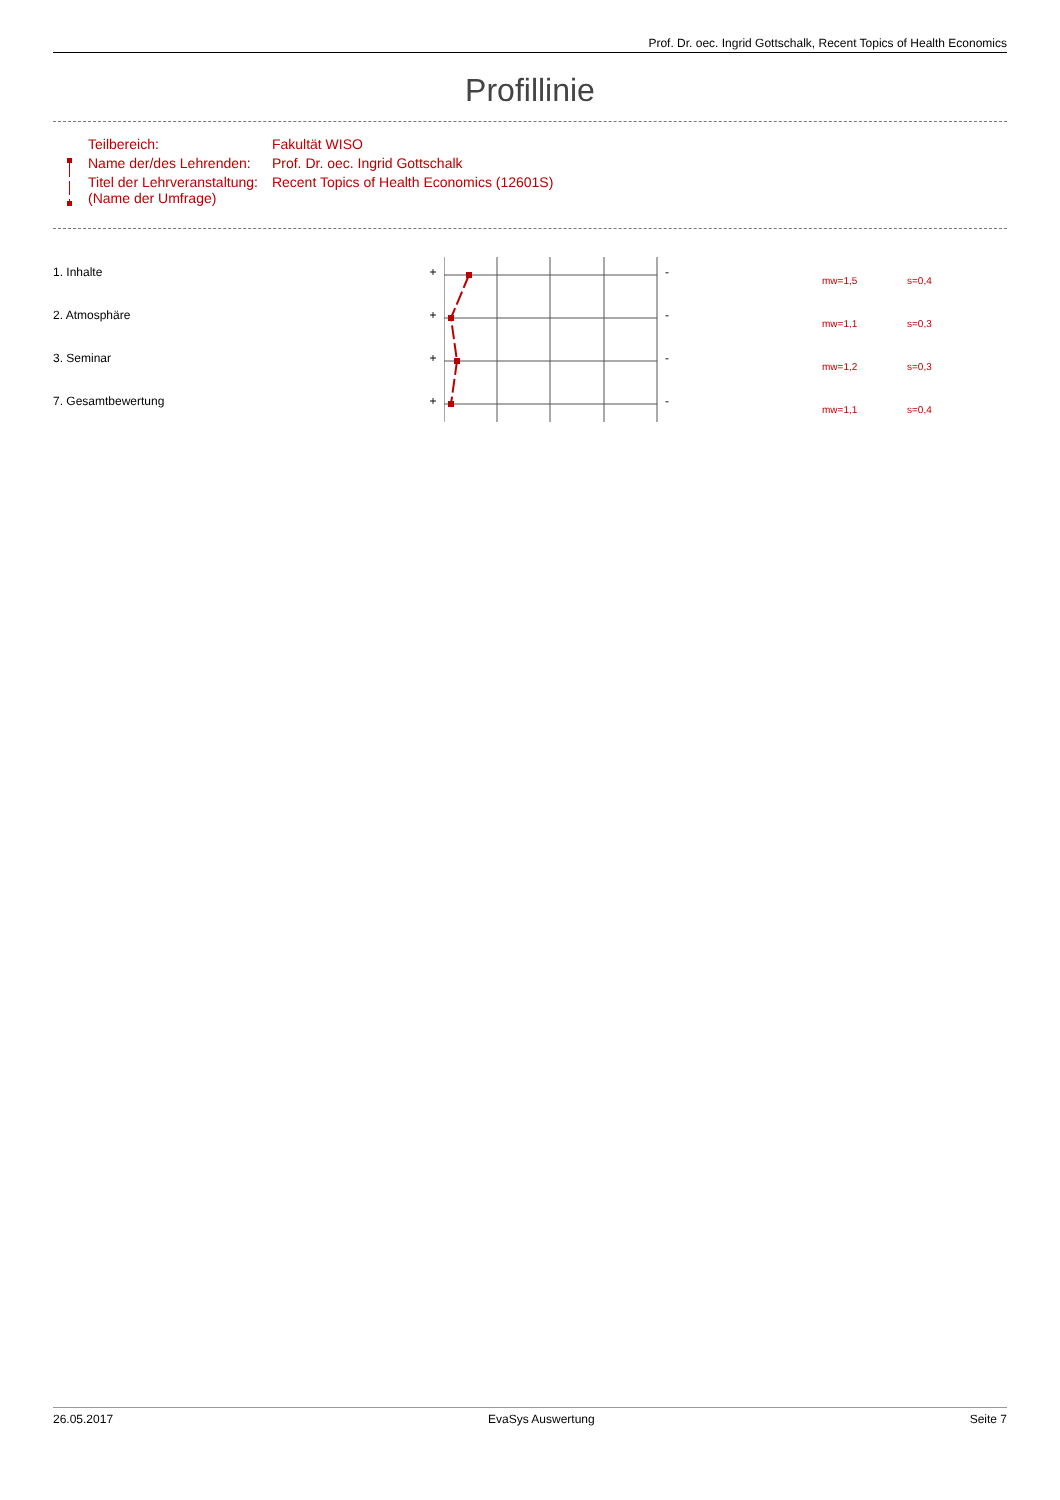Prof. Dr. oec. Ingrid Gottschalk, Recent Topics of Health Economics
Profillinie
| Teilbereich: | Fakultät WISO |
| Name der/des Lehrenden: | Prof. Dr. oec. Ingrid Gottschalk |
| Titel der Lehrveranstaltung: (Name der Umfrage) | Recent Topics of Health Economics (12601S) |
1. Inhalte + -
mw=1,5 s=0,4
2. Atmosphäre + -
mw=1,1 s=0,3
3. Seminar + -
mw=1,2 s=0,3
7. Gesamtbewertung + -
mw=1,1 s=0,4
26.05.2017 EvaSys Auswertung Seite 7